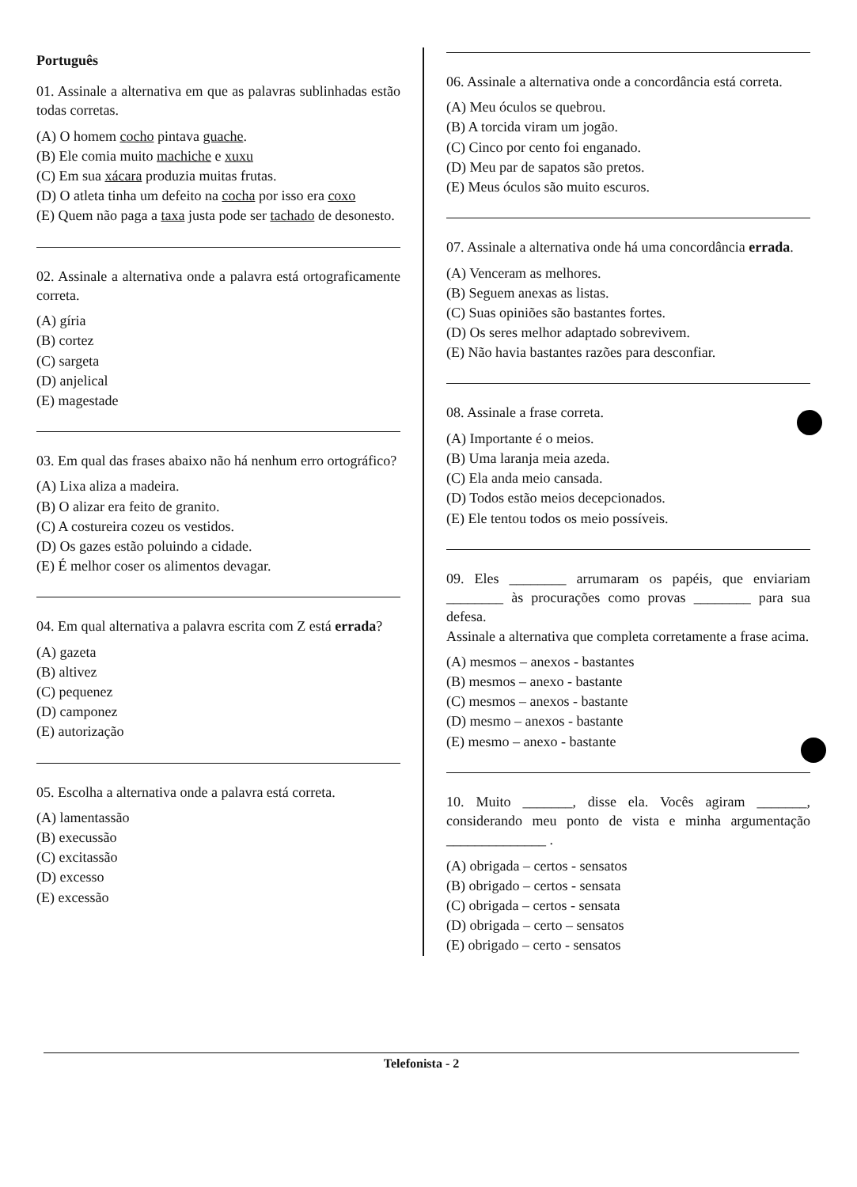Português
01. Assinale a alternativa em que as palavras sublinhadas estão todas corretas.
(A) O homem cocho pintava guache.
(B) Ele comia muito machiche e xuxu
(C) Em sua xácara produzia muitas frutas.
(D) O atleta tinha um defeito na cocha por isso era coxo
(E) Quem não paga a taxa justa pode ser tachado de desonesto.
02. Assinale a alternativa onde a palavra está ortograficamente correta.
(A) gíria
(B) cortez
(C) sargeta
(D) anjelical
(E) magestade
03. Em qual das frases abaixo não há nenhum erro ortográfico?
(A) Lixa aliza a madeira.
(B) O alizar era feito de granito.
(C) A costureira cozeu os vestidos.
(D) Os gazes estão poluindo a cidade.
(E) É melhor coser os alimentos devagar.
04. Em qual alternativa a palavra escrita com Z está errada?
(A) gazeta
(B) altivez
(C) pequenez
(D) camponez
(E) autorização
05. Escolha a alternativa onde a palavra está correta.
(A) lamentassão
(B) execussão
(C) excitassão
(D) excesso
(E) excessão
06. Assinale a alternativa onde a concordância está correta.
(A) Meu óculos se quebrou.
(B) A torcida viram um jogão.
(C) Cinco por cento foi enganado.
(D) Meu par de sapatos são pretos.
(E) Meus óculos são muito escuros.
07. Assinale a alternativa onde há uma concordância errada.
(A) Venceram as melhores.
(B) Seguem anexas as listas.
(C) Suas opiniões são bastantes fortes.
(D) Os seres melhor adaptado sobrevivem.
(E) Não havia bastantes razões para desconfiar.
08. Assinale a frase correta.
(A) Importante é o meios.
(B) Uma laranja meia azeda.
(C) Ela anda meio cansada.
(D) Todos estão meios decepcionados.
(E) Ele tentou todos os meio possíveis.
09. Eles ________ arrumaram os papéis, que enviariam ________ às procurações como provas ________ para sua defesa.
Assinale a alternativa que completa corretamente a frase acima.
(A) mesmos – anexos - bastantes
(B) mesmos – anexo - bastante
(C) mesmos – anexos - bastante
(D) mesmo – anexos - bastante
(E) mesmo – anexo - bastante
10. Muito _______, disse ela. Vocês agiram _______, considerando meu ponto de vista e minha argumentação ______________ .
(A) obrigada – certos - sensatos
(B) obrigado – certos - sensata
(C) obrigada – certos - sensata
(D) obrigada – certo – sensatos
(E) obrigado – certo - sensatos
Telefonista - 2